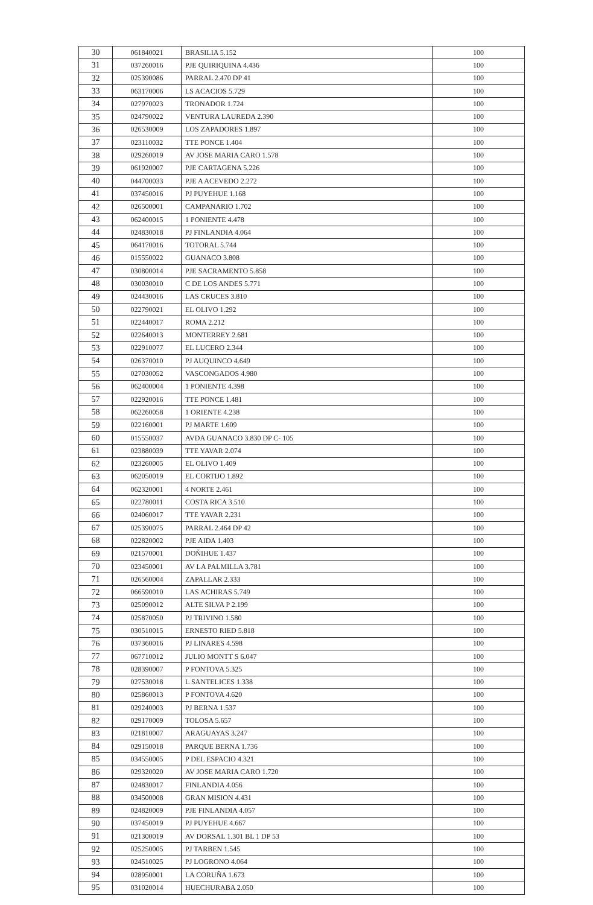| 30 | 061840021 | BRASILIA 5.152 | 100 |
| 31 | 037260016 | PJE QUIRIQUINA 4.436 | 100 |
| 32 | 025390086 | PARRAL 2.470 DP 41 | 100 |
| 33 | 063170006 | LS ACACIOS 5.729 | 100 |
| 34 | 027970023 | TRONADOR 1.724 | 100 |
| 35 | 024790022 | VENTURA LAUREDA 2.390 | 100 |
| 36 | 026530009 | LOS ZAPADORES 1.897 | 100 |
| 37 | 023110032 | TTE PONCE 1.404 | 100 |
| 38 | 029260019 | AV JOSE MARIA CARO 1.578 | 100 |
| 39 | 061920007 | PJE CARTAGENA 5.226 | 100 |
| 40 | 044700033 | PJE A ACEVEDO 2.272 | 100 |
| 41 | 037450016 | PJ PUYEHUE 1.168 | 100 |
| 42 | 026500001 | CAMPANARIO 1.702 | 100 |
| 43 | 062400015 | 1 PONIENTE 4.478 | 100 |
| 44 | 024830018 | PJ FINLANDIA 4.064 | 100 |
| 45 | 064170016 | TOTORAL 5.744 | 100 |
| 46 | 015550022 | GUANACO 3.808 | 100 |
| 47 | 030800014 | PJE SACRAMENTO 5.858 | 100 |
| 48 | 030030010 | C DE LOS ANDES 5.771 | 100 |
| 49 | 024430016 | LAS CRUCES 3.810 | 100 |
| 50 | 022790021 | EL OLIVO 1.292 | 100 |
| 51 | 022440017 | ROMA 2.212 | 100 |
| 52 | 022640013 | MONTERREY 2.681 | 100 |
| 53 | 022910077 | EL LUCERO 2.344 | 100 |
| 54 | 026370010 | PJ AUQUINCO 4.649 | 100 |
| 55 | 027030052 | VASCONGADOS 4.980 | 100 |
| 56 | 062400004 | 1 PONIENTE 4.398 | 100 |
| 57 | 022920016 | TTE PONCE 1.481 | 100 |
| 58 | 062260058 | 1 ORIENTE 4.238 | 100 |
| 59 | 022160001 | PJ MARTE 1.609 | 100 |
| 60 | 015550037 | AVDA GUANACO 3.830 DP C- 105 | 100 |
| 61 | 023880039 | TTE YAVAR 2.074 | 100 |
| 62 | 023260005 | EL OLIVO 1.409 | 100 |
| 63 | 062050019 | EL CORTIJO 1.892 | 100 |
| 64 | 062320001 | 4 NORTE 2.461 | 100 |
| 65 | 022780011 | COSTA RICA 3.510 | 100 |
| 66 | 024060017 | TTE YAVAR 2.231 | 100 |
| 67 | 025390075 | PARRAL 2.464 DP 42 | 100 |
| 68 | 022820002 | PJE AIDA 1.403 | 100 |
| 69 | 021570001 | DOÑIHUE 1.437 | 100 |
| 70 | 023450001 | AV LA PALMILLA 3.781 | 100 |
| 71 | 026560004 | ZAPALLAR 2.333 | 100 |
| 72 | 066590010 | LAS ACHIRAS 5.749 | 100 |
| 73 | 025090012 | ALTE SILVA P 2.199 | 100 |
| 74 | 025870050 | PJ TRIVINO 1.580 | 100 |
| 75 | 030510015 | ERNESTO RIED 5.818 | 100 |
| 76 | 037360016 | PJ LINARES 4.598 | 100 |
| 77 | 067710012 | JULIO MONTT S 6.047 | 100 |
| 78 | 028390007 | P FONTOVA 5.325 | 100 |
| 79 | 027530018 | L SANTELICES 1.338 | 100 |
| 80 | 025860013 | P FONTOVA 4.620 | 100 |
| 81 | 029240003 | PJ BERNA 1.537 | 100 |
| 82 | 029170009 | TOLOSA 5.657 | 100 |
| 83 | 021810007 | ARAGUAYAS 3.247 | 100 |
| 84 | 029150018 | PARQUE BERNA 1.736 | 100 |
| 85 | 034550005 | P DEL ESPACIO 4.321 | 100 |
| 86 | 029320020 | AV JOSE MARIA CARO 1.720 | 100 |
| 87 | 024830017 | FINLANDIA 4.056 | 100 |
| 88 | 034500008 | GRAN MISION 4.431 | 100 |
| 89 | 024820009 | PJE FINLANDIA 4.057 | 100 |
| 90 | 037450019 | PJ PUYEHUE 4.667 | 100 |
| 91 | 021300019 | AV DORSAL 1.301 BL 1 DP 53 | 100 |
| 92 | 025250005 | PJ TARBEN 1.545 | 100 |
| 93 | 024510025 | PJ LOGRONO 4.064 | 100 |
| 94 | 028950001 | LA CORUÑA 1.673 | 100 |
| 95 | 031020014 | HUECHURABA 2.050 | 100 |